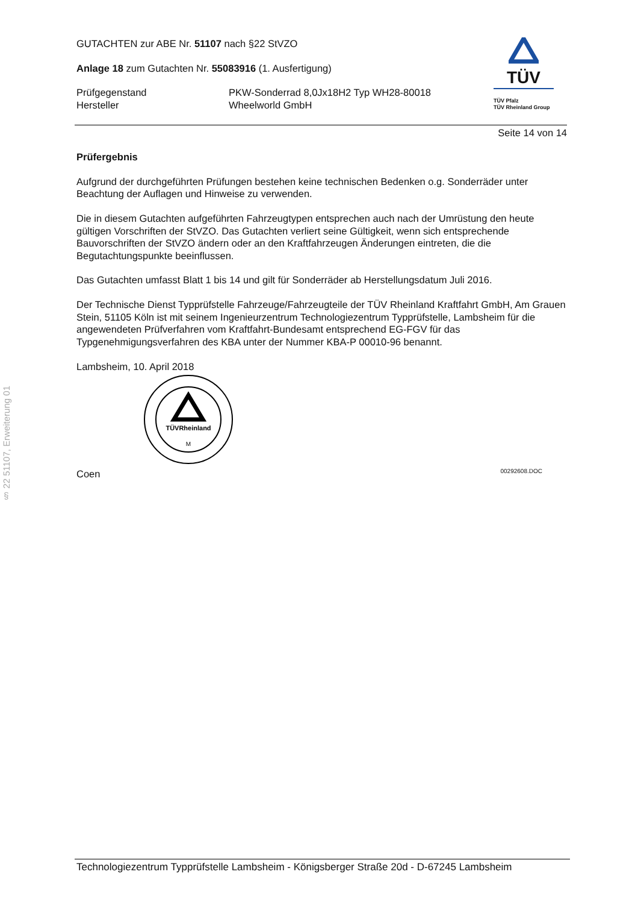§ 22 51107, Erweiterung 01
GUTACHTEN zur ABE Nr. 51107 nach §22 StVZO
Anlage 18 zum Gutachten Nr. 55083916 (1. Ausfertigung)
Prüfgegenstand
Hersteller
PKW-Sonderrad 8,0Jx18H2 Typ WH28-80018
Wheelworld GmbH
Seite 14 von 14
TÜV
TÜV Pfalz
TÜV Rheinland Group
Prüfergebnis
Aufgrund der durchgeführten Prüfungen bestehen keine technischen Bedenken o.g. Sonderräder unter Beachtung der Auflagen und Hinweise zu verwenden.
Die in diesem Gutachten aufgeführten Fahrzeugtypen entsprechen auch nach der Umrüstung den heute gültigen Vorschriften der StVZO. Das Gutachten verliert seine Gültigkeit, wenn sich entsprechende Bauvorschriften der StVZO ändern oder an den Kraftfahrzeugen Änderungen eintreten, die die Begutachtungspunkte beeinflussen.
Das Gutachten umfasst Blatt 1 bis 14 und gilt für Sonderräder ab Herstellungsdatum Juli 2016.
Der Technische Dienst Typprüfstelle Fahrzeuge/Fahrzeugteile der TÜV Rheinland Kraftfahrt GmbH, Am Grauen Stein, 51105 Köln ist mit seinem Ingenieurzentrum Technologiezentrum Typprüfstelle, Lambsheim für die angewendeten Prüfverfahren vom Kraftfahrt-Bundesamt entsprechend EG-FGV für das Typgenehmigungsverfahren des KBA unter der Nummer KBA-P 00010-96 benannt.
Lambsheim, 10. April 2018
TÜVRheinland
M
Coen 00292608.DOC
Technologiezentrum Typprüfstelle Lambsheim - Königsberger Straße 20d - D-67245 Lambsheim